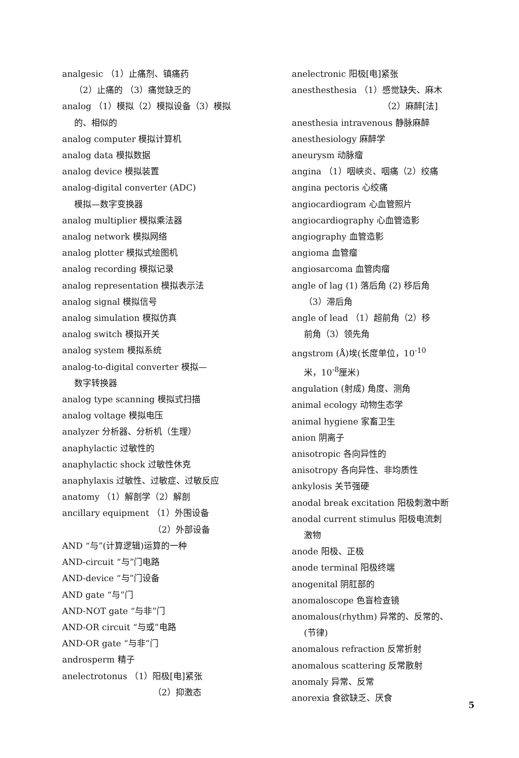analgesic （1）止痛剂、镇痛药
（2）止痛的 （3）痛觉缺乏的
analog （1）模拟（2）模拟设备（3）模拟
的、相似的
analog computer 模拟计算机
analog data 模拟数据
analog device 模拟装置
analog-digital converter (ADC)
模拟—数字变换器
analog multiplier 模拟乘法器
analog network 模拟网络
analog plotter 模拟式绘图机
analog recording 模拟记录
analog representation 模拟表示法
analog signal 模拟信号
analog simulation 模拟仿真
analog switch 模拟开关
analog system 模拟系统
analog-to-digital converter 模拟—
数字转换器
analog type scanning 模拟式扫描
analog voltage 模拟电压
analyzer 分析器、分析机（生理）
anaphylactic 过敏性的
anaphylactic shock 过敏性休克
anaphylaxis 过敏性、过敏症、过敏反应
anatomy （1）解剖学（2）解剖
ancillary equipment （1）外围设备
（2）外部设备
AND “与”(计算逻辑)运算的一种
AND-circuit “与”门电路
AND-device “与”门设备
AND gate “与”门
AND-NOT gate “与非”门
AND-OR circuit “与或”电路
AND-OR gate “与非”门
androsperm 精子
anelectrotonus （1）阳极[电]紧张
（2）抑激态
anelectronic 阳极[电]紧张
anesthesthesia （1）感觉缺失、麻木
（2）麻醉[法]
anesthesia intravenous 静脉麻醉
anesthesiology 麻醉学
aneurysm 动脉瘤
angina （1）咽峡炎、咽痛（2）绞痛
angina pectoris 心绞痛
angiocardiogram 心血管照片
angiocardiography 心血管造影
angiography 血管造影
angioma 血管瘤
angiosarcoma 血管肉瘤
angle of lag (1) 落后角 (2) 移后角
（3）滞后角
angle of lead （1）超前角（2）移
前角（3）领先角
angstrom (Å)埃(长度单位，10<sup>-10</sup>
米，10<sup>-8</sup>厘米)
angulation (射成) 角度、测角
animal ecology 动物生态学
animal hygiene 家畜卫生
anion 阴离子
anisotropic 各向异性的
anisotropy 各向异性、非均质性
ankylosis 关节强硬
anodal break excitation 阳极刺激中断
anodal current stimulus 阳极电流刺
激物
anode 阳极、正极
anode terminal 阳极终端
anogenital 阴肛部的
anomaloscope 色盲检查镜
anomalous(rhythm) 异常的、反常的、
(节律)
anomalous refraction 反常折射
anomalous scattering 反常散射
anomaly 异常、反常
anorexia 食欲缺乏、厌食
5